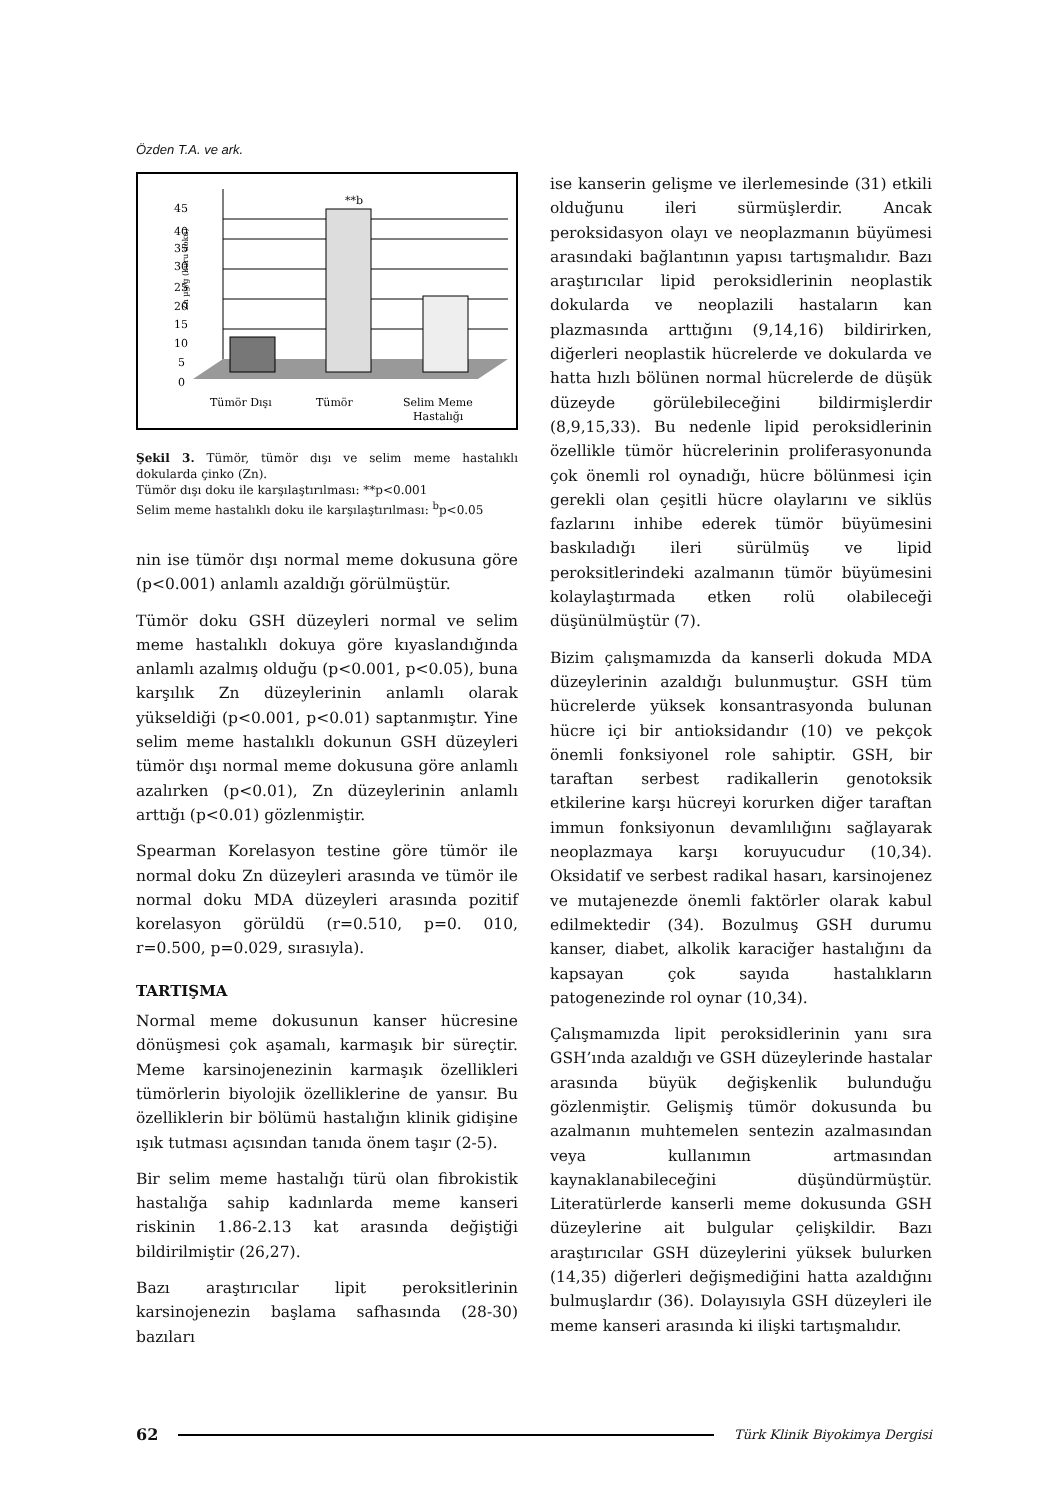Özden T.A. ve ark.
Zn µg/g (kuru doku)
0
5
10
15
20
25
30
35
40
45
**b
Tümör Dışı
Tümör
Selim Meme
Hastalığı
Şekil 3. Tümör, tümör dışı ve selim meme hastalıklı dokularda çinko (Zn).
Tümör dışı doku ile karşılaştırılması: **p<0.001
Selim meme hastalıklı doku ile karşılaştırılması: <sup>b</sup>p<0.05
nin ise tümör dışı normal meme dokusuna göre (p<0.001) anlamlı azaldığı görülmüştür.
Tümör doku GSH düzeyleri normal ve selim meme hastalıklı dokuya göre kıyaslandığında anlamlı azalmış olduğu (p<0.001, p<0.05), buna karşılık Zn düzeylerinin anlamlı olarak yükseldiği (p<0.001, p<0.01) saptanmıştır. Yine selim meme hastalıklı dokunun GSH düzeyleri tümör dışı normal meme dokusuna göre anlamlı azalırken (p<0.01), Zn düzeylerinin anlamlı arttığı (p<0.01) gözlenmiştir.
Spearman Korelasyon testine göre tümör ile normal doku Zn düzeyleri arasında ve tümör ile normal doku MDA düzeyleri arasında pozitif korelasyon görüldü (r=0.510, p=0. 010, r=0.500, p=0.029, sırasıyla).
TARTIŞMA
Normal meme dokusunun kanser hücresine dönüşmesi çok aşamalı, karmaşık bir süreçtir. Meme karsinojenezinin karmaşık özellikleri tümörlerin biyolojik özelliklerine de yansır. Bu özelliklerin bir bölümü hastalığın klinik gidişine ışık tutması açısından tanıda önem taşır (2-5).
Bir selim meme hastalığı türü olan fibrokistik hastalığa sahip kadınlarda meme kanseri riskinin 1.86-2.13 kat arasında değiştiği bildirilmiştir (26,27).
Bazı araştırıcılar lipit peroksitlerinin karsinojenezin başlama safhasında (28-30) bazıları
ise kanserin gelişme ve ilerlemesinde (31) etkili olduğunu ileri sürmüşlerdir. Ancak peroksidasyon olayı ve neoplazmanın büyümesi arasındaki bağlantının yapısı tartışmalıdır. Bazı araştırıcılar lipid peroksidlerinin neoplastik dokularda ve neoplazili hastaların kan plazmasında arttığını (9,14,16) bildirirken, diğerleri neoplastik hücrelerde ve dokularda ve hatta hızlı bölünen normal hücrelerde de düşük düzeyde görülebileceğini bildirmişlerdir (8,9,15,33). Bu nedenle lipid peroksidlerinin özellikle tümör hücrelerinin proliferasyonunda çok önemli rol oynadığı, hücre bölünmesi için gerekli olan çeşitli hücre olaylarını ve siklüs fazlarını inhibe ederek tümör büyümesini baskıladığı ileri sürülmüş ve lipid peroksitlerindeki azalmanın tümör büyümesini kolaylaştırmada etken rolü olabileceği düşünülmüştür (7).
Bizim çalışmamızda da kanserli dokuda MDA düzeylerinin azaldığı bulunmuştur. GSH tüm hücrelerde yüksek konsantrasyonda bulunan hücre içi bir antioksidandır (10) ve pekçok önemli fonksiyonel role sahiptir. GSH, bir taraftan serbest radikallerin genotoksik etkilerine karşı hücreyi korurken diğer taraftan immun fonksiyonun devamlılığını sağlayarak neoplazmaya karşı koruyucudur (10,34). Oksidatif ve serbest radikal hasarı, karsinojenez ve mutajenezde önemli faktörler olarak kabul edilmektedir (34). Bozulmuş GSH durumu kanser, diabet, alkolik karaciğer hastalığını da kapsayan çok sayıda hastalıkların patogenezinde rol oynar (10,34).
Çalışmamızda lipit peroksidlerinin yanı sıra GSH’ında azaldığı ve GSH düzeylerinde hastalar arasında büyük değişkenlik bulunduğu gözlenmiştir. Gelişmiş tümör dokusunda bu azalmanın muhtemelen sentezin azalmasından veya kullanımın artmasından kaynaklanabileceğini düşündürmüştür. Literatürlerde kanserli meme dokusunda GSH düzeylerine ait bulgular çelişkildir. Bazı araştırıcılar GSH düzeylerini yüksek bulurken (14,35) diğerleri değişmediğini hatta azaldığını bulmuşlardır (36). Dolayısıyla GSH düzeyleri ile meme kanseri arasında ki ilişki tartışmalıdır.
62
Türk Klinik Biyokimya Dergisi